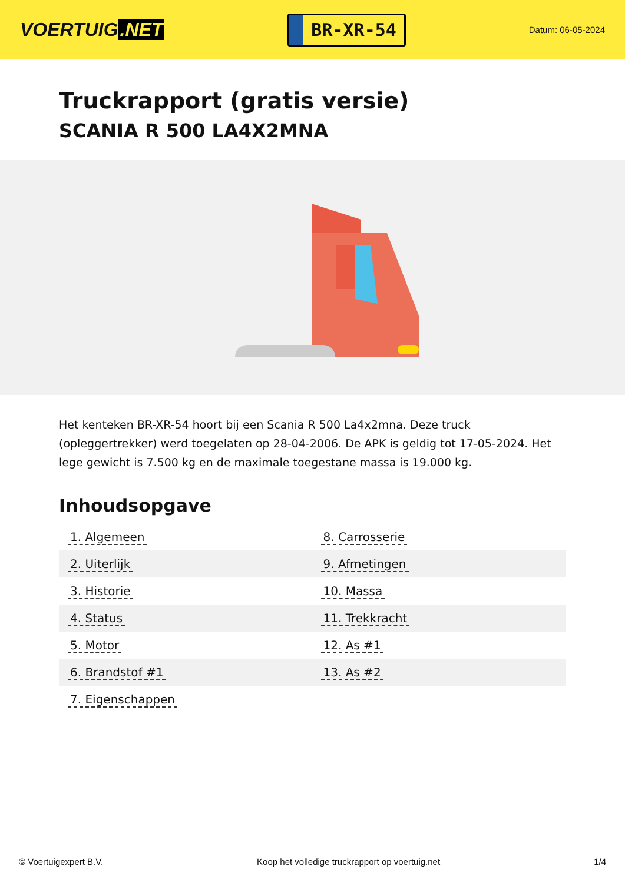VOERTUIG.NET
BR-XR-54
Datum: 06-05-2024
Truckrapport (gratis versie)
SCANIA R 500 LA4X2MNA
Het kenteken BR-XR-54 hoort bij een Scania R 500 La4x2mna. Deze truck (opleggertrekker) werd toegelaten op 28-04-2006. De APK is geldig tot 17-05-2024. Het lege gewicht is 7.500 kg en de maximale toegestane massa is 19.000 kg.
Inhoudsopgave
| 1. Algemeen | 8. Carrosserie |
| 2. Uiterlijk | 9. Afmetingen |
| 3. Historie | 10. Massa |
| 4. Status | 11. Trekkracht |
| 5. Motor | 12. As #1 |
| 6. Brandstof #1 | 13. As #2 |
| 7. Eigenschappen | |
© Voertuigexpert B.V. Koop het volledige truckrapport op voertuig.net 1/4